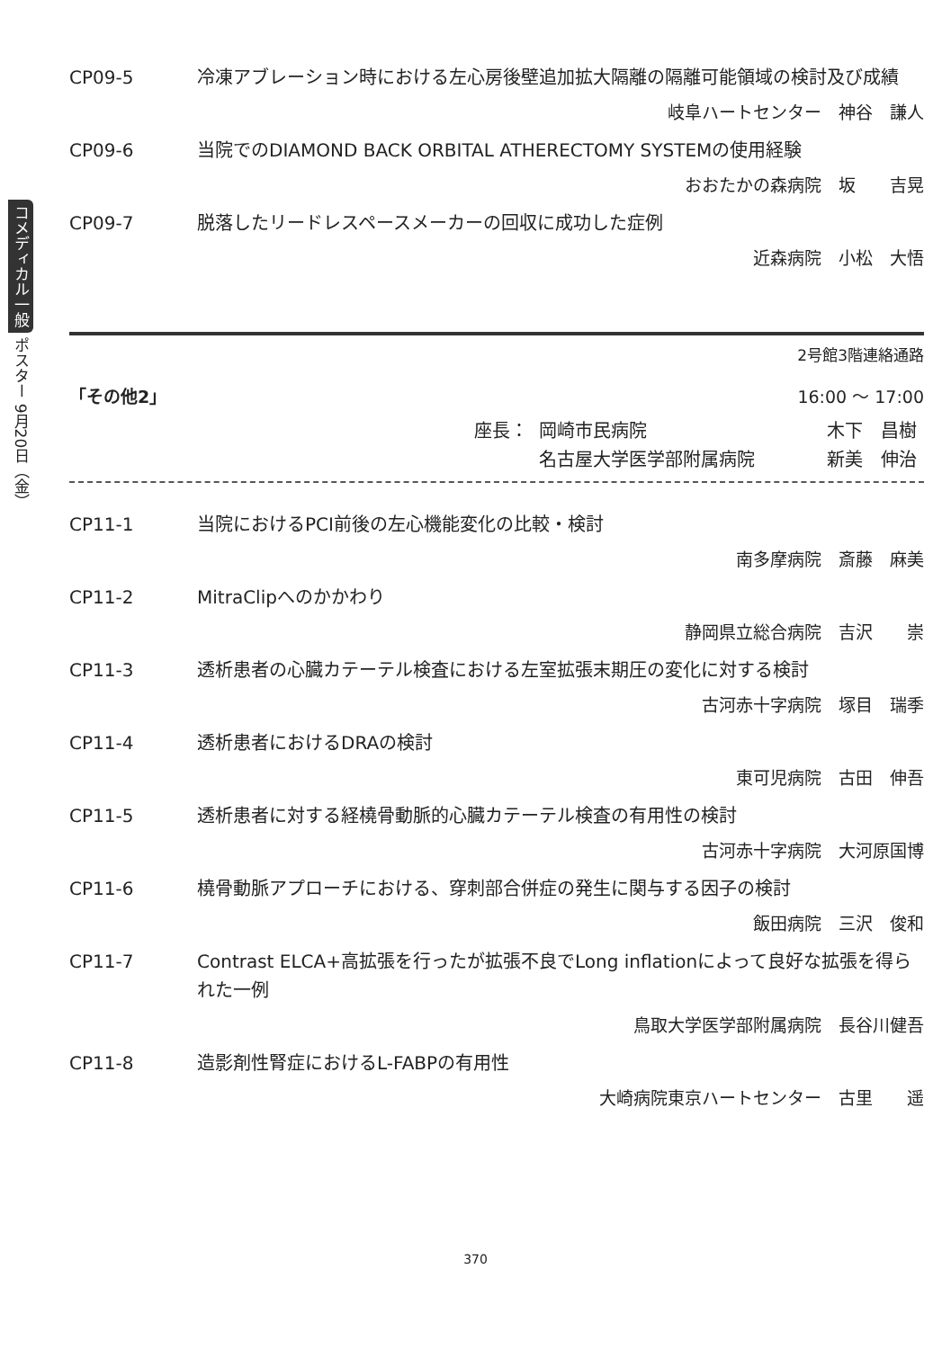コメディカル一般 ポスター 9月20日（金）
CP09-5 冷凍アブレーション時における左心房後壁追加拡大隔離の隔離可能領域の検討及び成績
岐阜ハートセンター　神谷　謙人
CP09-6 当院でのDIAMOND BACK ORBITAL ATHERECTOMY SYSTEMの使用経験
おおたかの森病院　坂　　吉晃
CP09-7 脱落したリードレスペースメーカーの回収に成功した症例
近森病院　小松　大悟
2号館3階連絡通路
「その他2」 16:00 ～ 17:00
座長： 岡崎市民病院 木下　昌樹
名古屋大学医学部附属病院 新美　伸治
CP11-1 当院におけるPCI前後の左心機能変化の比較・検討
南多摩病院　斎藤　麻美
CP11-2 MitraClipへのかかわり
静岡県立総合病院　吉沢　　崇
CP11-3 透析患者の心臓カテーテル検査における左室拡張末期圧の変化に対する検討
古河赤十字病院　塚目　瑞季
CP11-4 透析患者におけるDRAの検討
東可児病院　古田　伸吾
CP11-5 透析患者に対する経橈骨動脈的心臓カテーテル検査の有用性の検討
古河赤十字病院　大河原国博
CP11-6 橈骨動脈アプローチにおける、穿刺部合併症の発生に関与する因子の検討
飯田病院　三沢　俊和
CP11-7 Contrast ELCA+高拡張を行ったが拡張不良でLong inflationによって良好な拡張を得られた一例
鳥取大学医学部附属病院　長谷川健吾
CP11-8 造影剤性腎症におけるL-FABPの有用性
大崎病院東京ハートセンター　古里　　遥
370